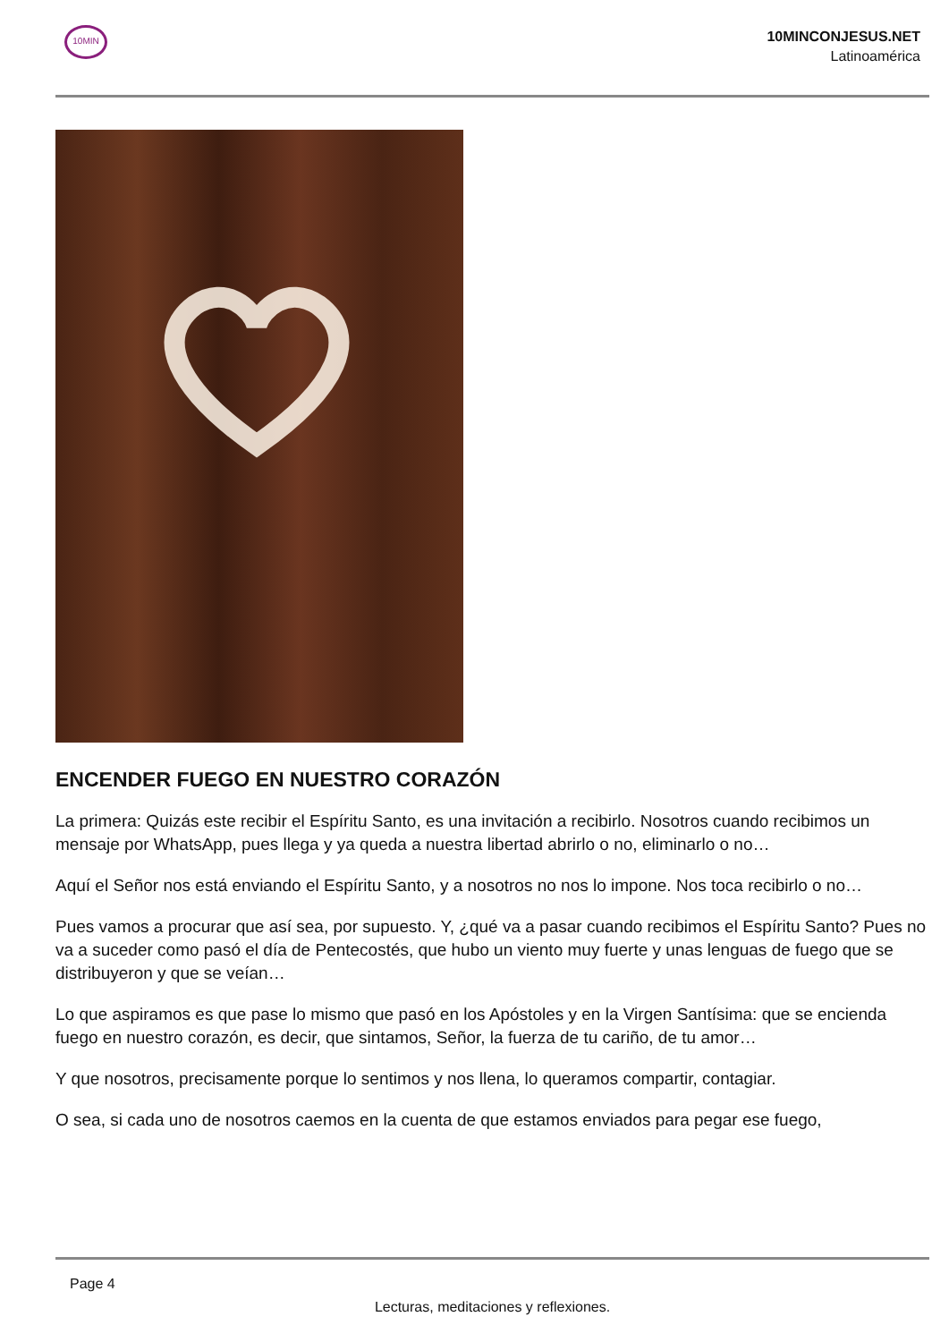10MIN
10MINCONJESUS.NET
Latinoamérica
ENCENDER FUEGO EN NUESTRO CORAZÓN
La primera: Quizás este recibir el Espíritu Santo, es una invitación a recibirlo. Nosotros cuando recibimos un mensaje por WhatsApp, pues llega y ya queda a nuestra libertad abrirlo o no, eliminarlo o no…
Aquí el Señor nos está enviando el Espíritu Santo, y a nosotros no nos lo impone. Nos toca recibirlo o no…
Pues vamos a procurar que así sea, por supuesto. Y, ¿qué va a pasar cuando recibimos el Espíritu Santo? Pues no va a suceder como pasó el día de Pentecostés, que hubo un viento muy fuerte y unas lenguas de fuego que se distribuyeron y que se veían…
Lo que aspiramos es que pase lo mismo que pasó en los Apóstoles y en la Virgen Santísima: que se encienda fuego en nuestro corazón, es decir, que sintamos, Señor, la fuerza de tu cariño, de tu amor…
Y que nosotros, precisamente porque lo sentimos y nos llena, lo queramos compartir, contagiar.
O sea, si cada uno de nosotros caemos en la cuenta de que estamos enviados para pegar ese fuego,
Page 4
Lecturas, meditaciones y reflexiones.